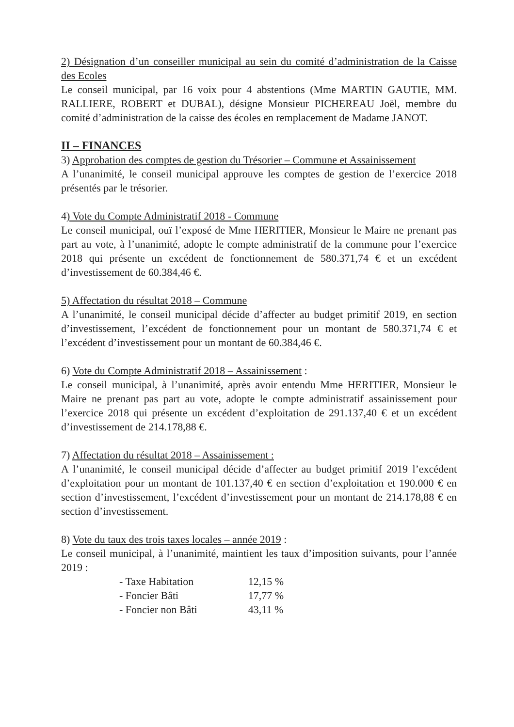2) Désignation d’un conseiller municipal au sein du comité d’administration de la Caisse des Ecoles
Le conseil municipal, par 16 voix pour 4 abstentions (Mme MARTIN GAUTIE, MM. RALLIERE, ROBERT et DUBAL), désigne Monsieur PICHEREAU Joël, membre du comité d’administration de la caisse des écoles en remplacement de Madame JANOT.
II – FINANCES
3) Approbation des comptes de gestion du Trésorier – Commune et Assainissement
A l’unanimité, le conseil municipal approuve les comptes de gestion de l’exercice 2018 présentés par le trésorier.
4) Vote du Compte Administratif 2018 - Commune
Le conseil municipal, ouï l’exposé de Mme HERITIER, Monsieur le Maire ne prenant pas part au vote, à l’unanimité, adopte le compte administratif de la commune pour l’exercice 2018 qui présente un excédent de fonctionnement de 580.371,74 € et un excédent d’investissement de 60.384,46 €.
5) Affectation du résultat 2018 – Commune
A l’unanimité, le conseil municipal décide d’affecter au budget primitif 2019, en section d’investissement, l’excédent de fonctionnement pour un montant de 580.371,74 € et l’excédent d’investissement pour un montant de 60.384,46 €.
6) Vote du Compte Administratif 2018 – Assainissement :
Le conseil municipal, à l’unanimité, après avoir entendu Mme HERITIER, Monsieur le Maire ne prenant pas part au vote, adopte le compte administratif assainissement pour l’exercice 2018 qui présente un excédent d’exploitation de 291.137,40 € et un excédent d’investissement de 214.178,88 €.
7) Affectation du résultat 2018 – Assainissement :
A l’unanimité, le conseil municipal décide d’affecter au budget primitif 2019 l’excédent d’exploitation pour un montant de 101.137,40 € en section d’exploitation et 190.000 € en section d’investissement, l’excédent d’investissement pour un montant de 214.178,88 € en section d’investissement.
8) Vote du taux des trois taxes locales – année 2019 :
Le conseil municipal, à l’unanimité, maintient les taux d’imposition suivants, pour l’année 2019 :
| - Taxe Habitation | 12,15 % |
| - Foncier Bâti | 17,77 % |
| - Foncier non Bâti | 43,11 % |